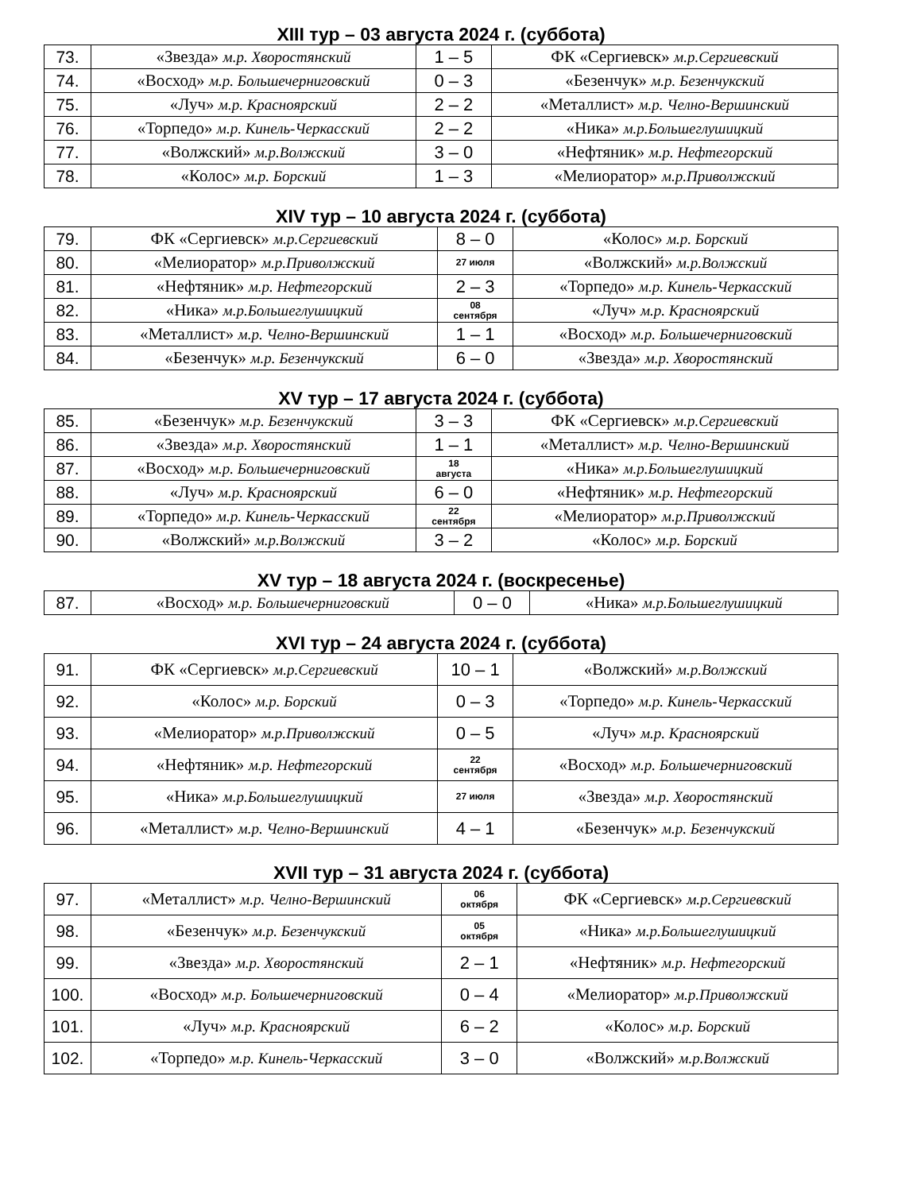XIII тур – 03 августа 2024 г. (суббота)
| 73. | «Звезда» м.р. Хворостянский | 1 – 5 | ФК «Сергиевск» м.р.Сергиевский |
| 74. | «Восход» м.р. Большечерниговский | 0 – 3 | «Безенчук» м.р. Безенчукский |
| 75. | «Луч» м.р. Красноярский | 2 – 2 | «Металлист» м.р. Челно-Вершинский |
| 76. | «Торпедо» м.р. Кинель-Черкасский | 2 – 2 | «Ника» м.р.Большеглушицкий |
| 77. | «Волжский» м.р.Волжский | 3 – 0 | «Нефтяник» м.р. Нефтегорский |
| 78. | «Колос» м.р. Борский | 1 – 3 | «Мелиоратор» м.р.Приволжский |
XIV тур – 10 августа 2024 г. (суббота)
| 79. | ФК «Сергиевск» м.р.Сергиевский | 8 – 0 | «Колос» м.р. Борский |
| 80. | «Мелиоратор» м.р.Приволжский | 27 июля | «Волжский» м.р.Волжский |
| 81. | «Нефтяник» м.р. Нефтегорский | 2 – 3 | «Торпедо» м.р. Кинель-Черкасский |
| 82. | «Ника» м.р.Большеглушицкий | 08 сентября | «Луч» м.р. Красноярский |
| 83. | «Металлист» м.р. Челно-Вершинский | 1 – 1 | «Восход» м.р. Большечерниговский |
| 84. | «Безенчук» м.р. Безенчукский | 6 – 0 | «Звезда» м.р. Хворостянский |
XV тур – 17 августа 2024 г. (суббота)
| 85. | «Безенчук» м.р. Безенчукский | 3 – 3 | ФК «Сергиевск» м.р.Сергиевский |
| 86. | «Звезда» м.р. Хворостянский | 1 – 1 | «Металлист» м.р. Челно-Вершинский |
| 87. | «Восход» м.р. Большечерниговский | 18 августа | «Ника» м.р.Большеглушицкий |
| 88. | «Луч» м.р. Красноярский | 6 – 0 | «Нефтяник» м.р. Нефтегорский |
| 89. | «Торпедо» м.р. Кинель-Черкасский | 22 сентября | «Мелиоратор» м.р.Приволжский |
| 90. | «Волжский» м.р.Волжский | 3 – 2 | «Колос» м.р. Борский |
XV тур – 18 августа 2024 г. (воскресенье)
| 87. | «Восход» м.р. Большечерниговский | 0 – 0 | «Ника» м.р.Большеглушицкий |
XVI тур – 24 августа 2024 г. (суббота)
| 91. | ФК «Сергиевск» м.р.Сергиевский | 10 – 1 | «Волжский» м.р.Волжский |
| 92. | «Колос» м.р. Борский | 0 – 3 | «Торпедо» м.р. Кинель-Черкасский |
| 93. | «Мелиоратор» м.р.Приволжский | 0 – 5 | «Луч» м.р. Красноярский |
| 94. | «Нефтяник» м.р. Нефтегорский | 22 сентября | «Восход» м.р. Большечерниговский |
| 95. | «Ника» м.р.Большеглушицкий | 27 июля | «Звезда» м.р. Хворостянский |
| 96. | «Металлист» м.р. Челно-Вершинский | 4 – 1 | «Безенчук» м.р. Безенчукский |
XVII тур – 31 августа 2024 г. (суббота)
| 97. | «Металлист» м.р. Челно-Вершинский | 06 октября | ФК «Сергиевск» м.р.Сергиевский |
| 98. | «Безенчук» м.р. Безенчукский | 05 октября | «Ника» м.р.Большеглушицкий |
| 99. | «Звезда» м.р. Хворостянский | 2 – 1 | «Нефтяник» м.р. Нефтегорский |
| 100. | «Восход» м.р. Большечерниговский | 0 – 4 | «Мелиоратор» м.р.Приволжский |
| 101. | «Луч» м.р. Красноярский | 6 – 2 | «Колос» м.р. Борский |
| 102. | «Торпедо» м.р. Кинель-Черкасский | 3 – 0 | «Волжский» м.р.Волжский |